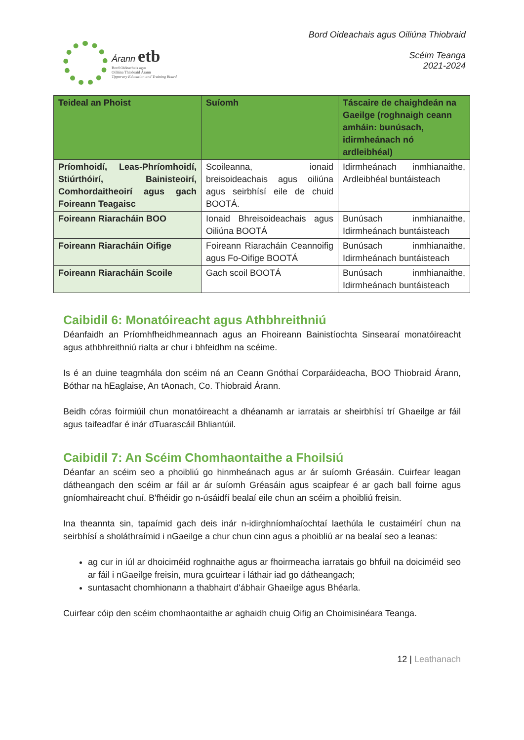Árann etb
Bord Oideachais agus
Oiliúna Thiobraid Árann
Tipperary Education and Training Board
Bord Oideachais agus Oiliúna Thiobraid
Scéim Teanga
2021-2024
| Teideal an Phoist | Suíomh | Táscaire de chaighdeán na Gaeilge (roghnaigh ceann amháin: bunúsach, idirmheánach nó ardleibhéal) |
| --- | --- | --- |
| Príomhoidí, Leas-Phríomhoidí, Stiúrthóirí, Bainisteoirí, Comhordaitheoirí agus gach Foireann Teagaisc | Scoileanna, ionaid breisoideachais agus oiliúna agus seirbhísí eile de chuid BOOTÁ. | Idirmheánach inmhianaithe, Ardleibhéal buntáisteach |
| Foireann Riaracháin BOO | Ionaid Bhreisoideachais agus Oiliúna BOOTÁ | Bunúsach inmhianaithe, Idirmheánach buntáisteach |
| Foireann Riaracháin Oifige | Foireann Riaracháin Ceannoifig agus Fo-Oifige BOOTÁ | Bunúsach inmhianaithe, Idirmheánach buntáisteach |
| Foireann Riaracháin Scoile | Gach scoil BOOTÁ | Bunúsach inmhianaithe, Idirmheánach buntáisteach |
Caibidil 6: Monatóireacht agus Athbhreithniú
Déanfaidh an Príomhfheidhmeannach agus an Fhoireann Bainistíochta Sinsearaí monatóireacht agus athbhreithniú rialta ar chur i bhfeidhm na scéime.
Is é an duine teagmhála don scéim ná an Ceann Gnóthaí Corparáideacha, BOO Thiobraid Árann, Bóthar na hEaglaise, An tAonach, Co. Thiobraid Árann.
Beidh córas foirmiúil chun monatóireacht a dhéanamh ar iarratais ar sheirbhísí trí Ghaeilge ar fáil agus taifeadfar é inár dTuarascáil Bhliantúil.
Caibidil 7: An Scéim Chomhaontaithe a Fhoilsiú
Déanfar an scéim seo a phoibliú go hinmheánach agus ar ár suíomh Gréasáin. Cuirfear leagan dátheangach den scéim ar fáil ar ár suíomh Gréasáin agus scaipfear é ar gach ball foirne agus gníomhaireacht chuí. B'fhéidir go n-úsáidfí bealaí eile chun an scéim a phoibliú freisin.
Ina theannta sin, tapaímid gach deis inár n-idirghníomhaíochtaí laethúla le custaiméirí chun na seirbhísí a sholáthraímid i nGaeilge a chur chun cinn agus a phoibliú ar na bealaí seo a leanas:
ag cur in iúl ar dhoiciméid roghnaithe agus ar fhoirmeacha iarratais go bhfuil na doiciméid seo ar fáil i nGaeilge freisin, mura gcuirtear i láthair iad go dátheangach;
suntasacht chomhionann a thabhairt d'ábhair Ghaeilge agus Bhéarla.
Cuirfear cóip den scéim chomhaontaithe ar aghaidh chuig Oifig an Choimisinéara Teanga.
12 | Leathanach